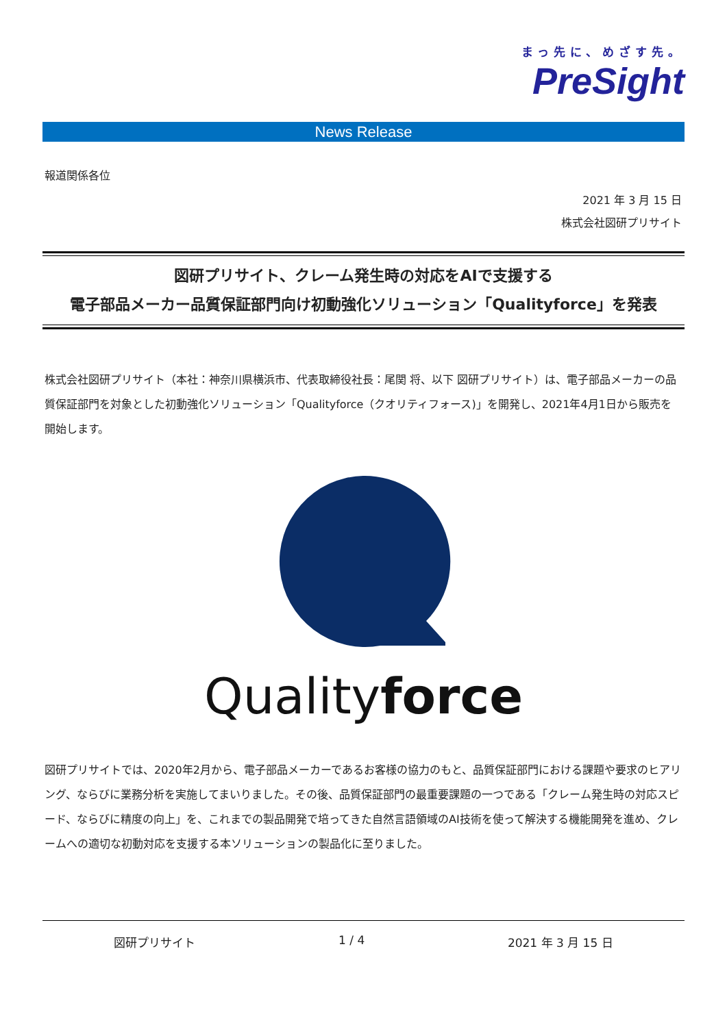まっ先に、めざす先。
PreSight
News Release
報道関係各位
2021 年 3 月 15 日
株式会社図研プリサイト
図研プリサイト、クレーム発生時の対応をAIで支援する
電子部品メーカー品質保証部門向け初動強化ソリューション「Qualityforce」を発表
株式会社図研プリサイト（本社：神奈川県横浜市、代表取締役社長：尾関 将、以下 図研プリサイト）は、電子部品メーカーの品質保証部門を対象とした初動強化ソリューション「Qualityforce（クオリティフォース)」を開発し、2021年4月1日から販売を開始します。
Quality force
図研プリサイトでは、2020年2月から、電子部品メーカーであるお客様の協力のもと、品質保証部門における課題や要求のヒアリング、ならびに業務分析を実施してまいりました。その後、品質保証部門の最重要課題の一つである「クレーム発生時の対応スピード、ならびに精度の向上」を、これまでの製品開発で培ってきた自然言語領域のAI技術を使って解決する機能開発を進め、クレームへの適切な初動対応を支援する本ソリューションの製品化に至りました。
図研プリサイト 1 / 4 2021 年 3 月 15 日